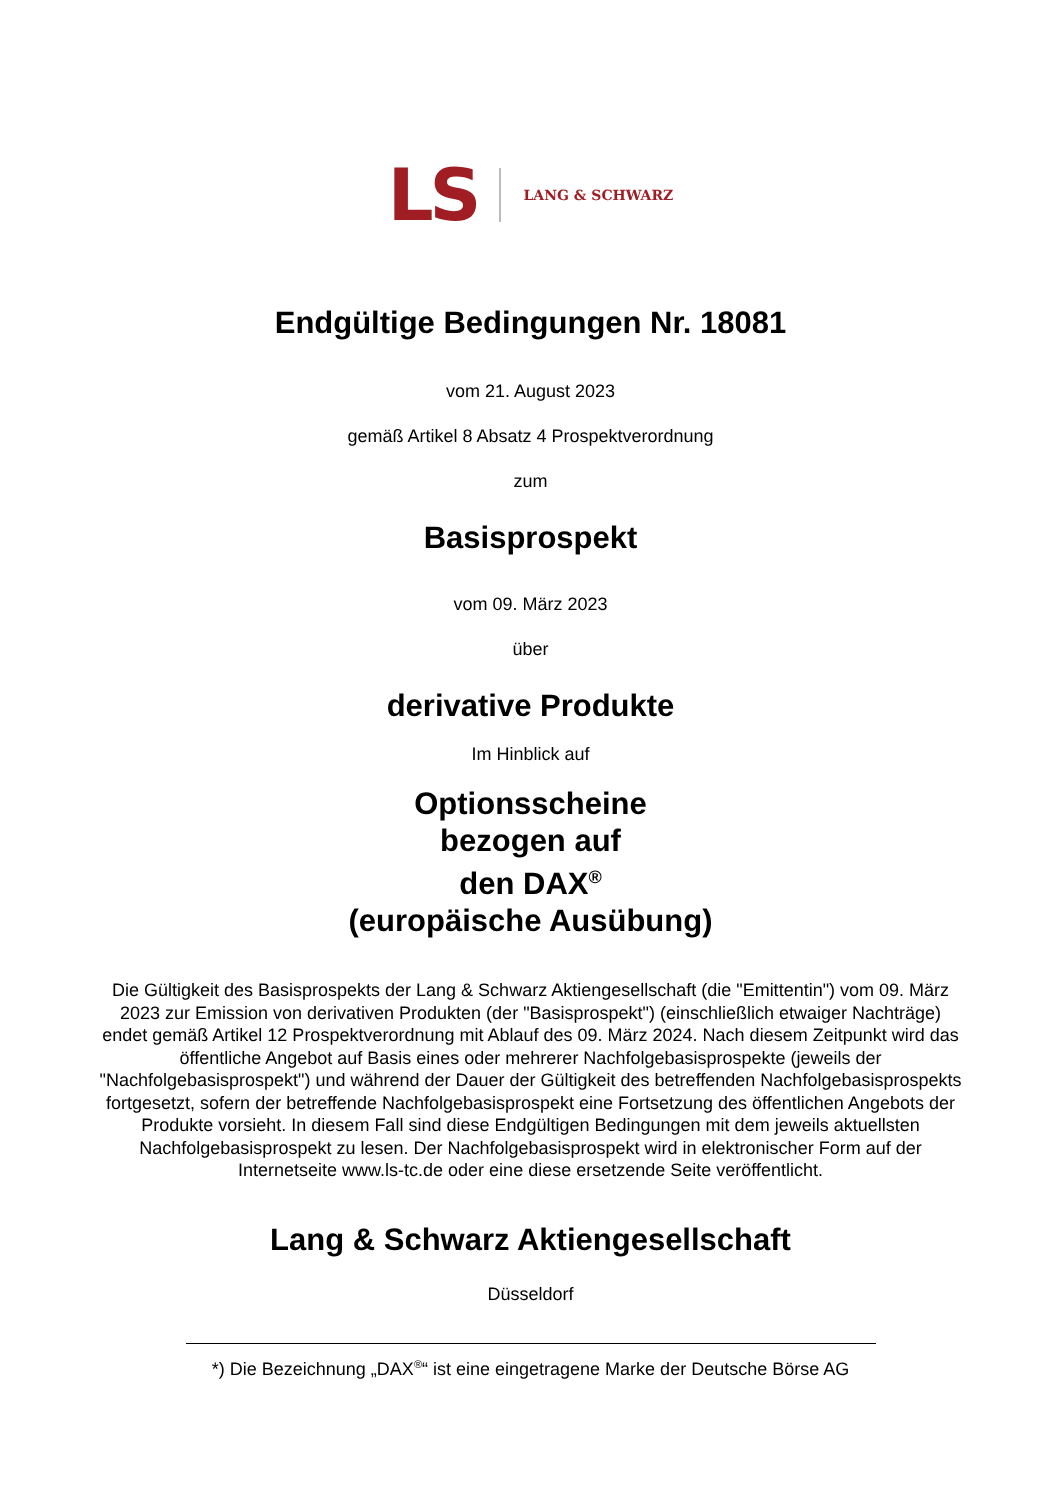LS LANG & SCHWARZ
Endgültige Bedingungen Nr. 18081
vom 21. August 2023
gemäß Artikel 8 Absatz 4 Prospektverordnung
zum
Basisprospekt
vom 09. März 2023
über
derivative Produkte
Im Hinblick auf
Optionsscheine
bezogen auf
den DAX<sup>®</sup>
(europäische Ausübung)
Die Gültigkeit des Basisprospekts der Lang & Schwarz Aktiengesellschaft (die "Emittentin") vom 09. März 2023 zur Emission von derivativen Produkten (der "Basisprospekt") (einschließlich etwaiger Nachträge) endet gemäß Artikel 12 Prospektverordnung mit Ablauf des 09. März 2024. Nach diesem Zeitpunkt wird das öffentliche Angebot auf Basis eines oder mehrerer Nachfolgebasisprospekte (jeweils der "Nachfolgebasisprospekt") und während der Dauer der Gültigkeit des betreffenden Nachfolgebasisprospekts fortgesetzt, sofern der betreffende Nachfolgebasisprospekt eine Fortsetzung des öffentlichen Angebots der Produkte vorsieht. In diesem Fall sind diese Endgültigen Bedingungen mit dem jeweils aktuellsten Nachfolgebasisprospekt zu lesen. Der Nachfolgebasisprospekt wird in elektronischer Form auf der Internetseite www.ls-tc.de oder eine diese ersetzende Seite veröffentlicht.
Lang & Schwarz Aktiengesellschaft
Düsseldorf
*) Die Bezeichnung „DAX<sup>®</sup>“ ist eine eingetragene Marke der Deutsche Börse AG